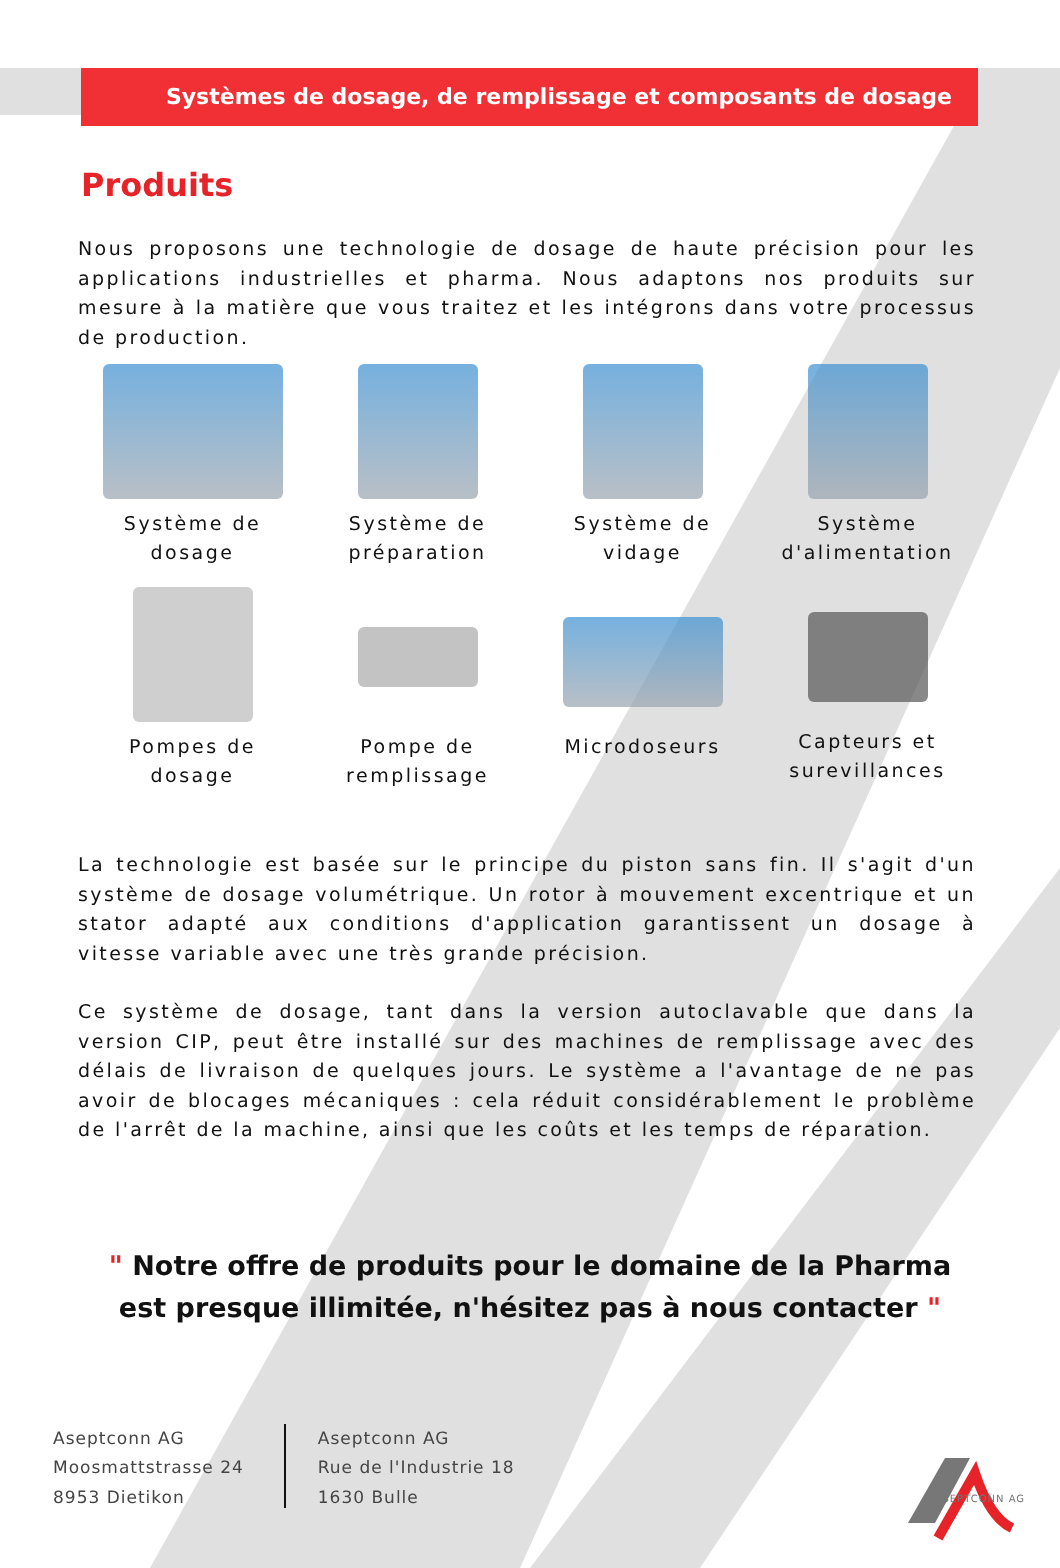Systèmes de dosage, de remplissage et composants de dosage
Produits
Nous proposons une technologie de dosage de haute précision pour les applications industrielles et pharma. Nous adaptons nos produits sur mesure à la matière que vous traitez et les intégrons dans votre processus de production.
Système de
dosage
Système de
préparation
Système de
vidage
Système
d'alimentation
Pompes de
dosage
Pompe de
remplissage
Microdoseurs
Capteurs et
surevillances
La technologie est basée sur le principe du piston sans fin. Il s'agit d'un système de dosage volumétrique. Un rotor à mouvement excentrique et un stator adapté aux conditions d'application garantissent un dosage à vitesse variable avec une très grande précision.
Ce système de dosage, tant dans la version autoclavable que dans la version CIP, peut être installé sur des machines de remplissage avec des délais de livraison de quelques jours. Le système a l'avantage de ne pas avoir de blocages mécaniques : cela réduit considérablement le problème de l'arrêt de la machine, ainsi que les coûts et les temps de réparation.
" Notre offre de produits pour le domaine de la Pharma
est presque illimitée, n'hésitez pas à nous contacter "
Aseptconn AG
Moosmattstrasse 24
8953 Dietikon
Aseptconn AG
Rue de l'Industrie 18
1630 Bulle
ASEPTCONN AG